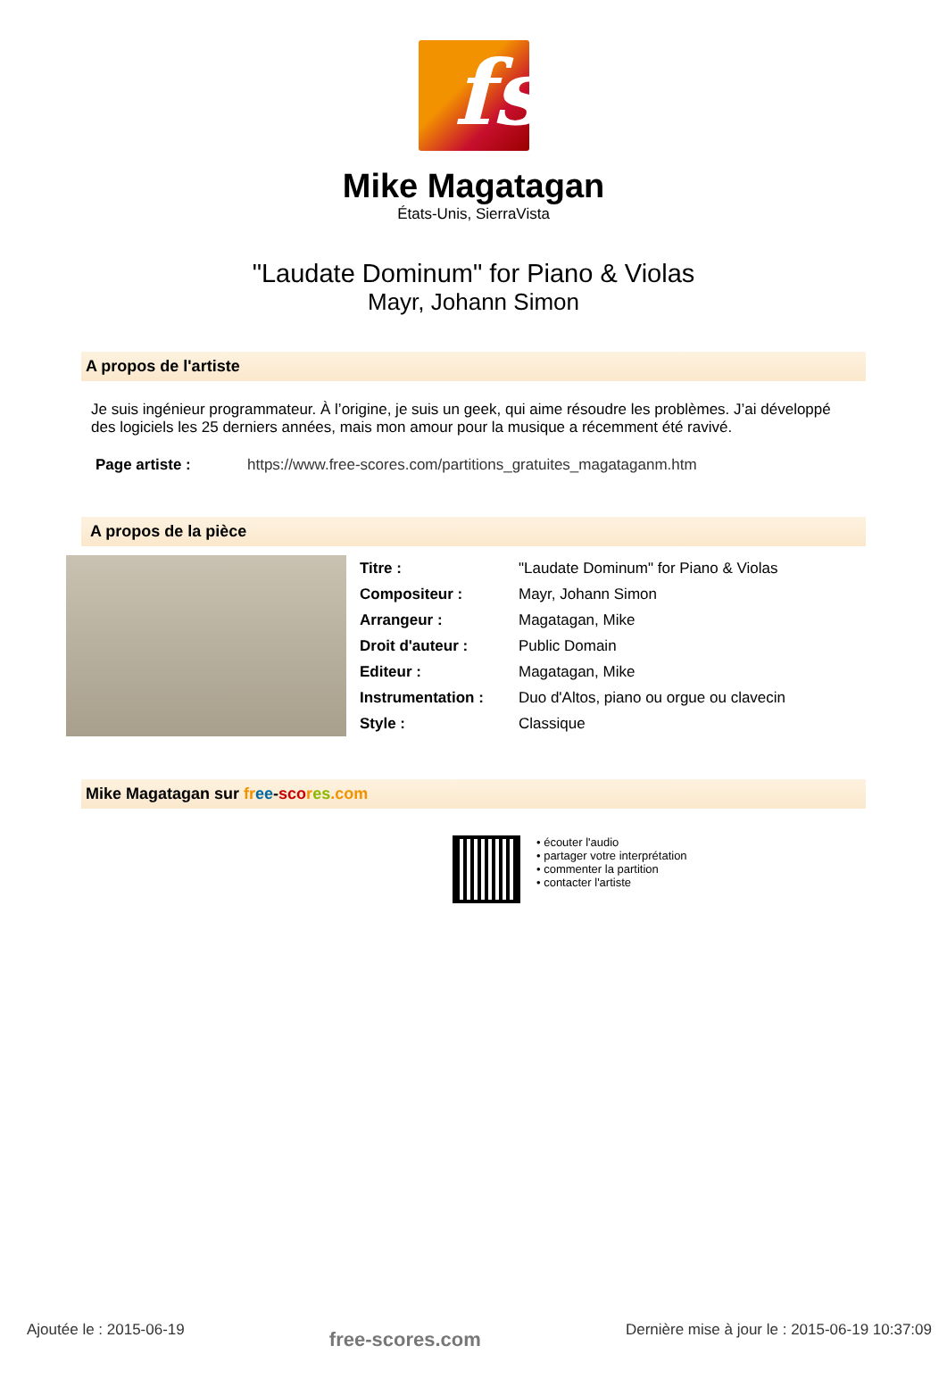fs
Mike Magatagan
États-Unis, SierraVista
"Laudate Dominum" for Piano & Violas
Mayr, Johann Simon
A propos de l'artiste
Je suis ingénieur programmateur. À l’origine, je suis un geek, qui aime résoudre les problèmes. J’ai développé des logiciels les 25 derniers années, mais mon amour pour la musique a récemment été ravivé.
Page artiste : https://www.free-scores.com/partitions_gratuites_magataganm.htm
A propos de la pièce
| Titre : | "Laudate Dominum" for Piano & Violas |
| Compositeur : | Mayr, Johann Simon |
| Arrangeur : | Magatagan, Mike |
| Droit d'auteur : | Public Domain |
| Editeur : | Magatagan, Mike |
| Instrumentation : | Duo d'Altos, piano ou orgue ou clavecin |
| Style : | Classique |
Mike Magatagan sur fr ee-sco res.com
• écouter l'audio
• partager votre interprétation
• commenter la partition
• contacter l'artiste
Ajoutée le : 2015-06-19 free-scores.com Dernière mise à jour le : 2015-06-19 10:37:09